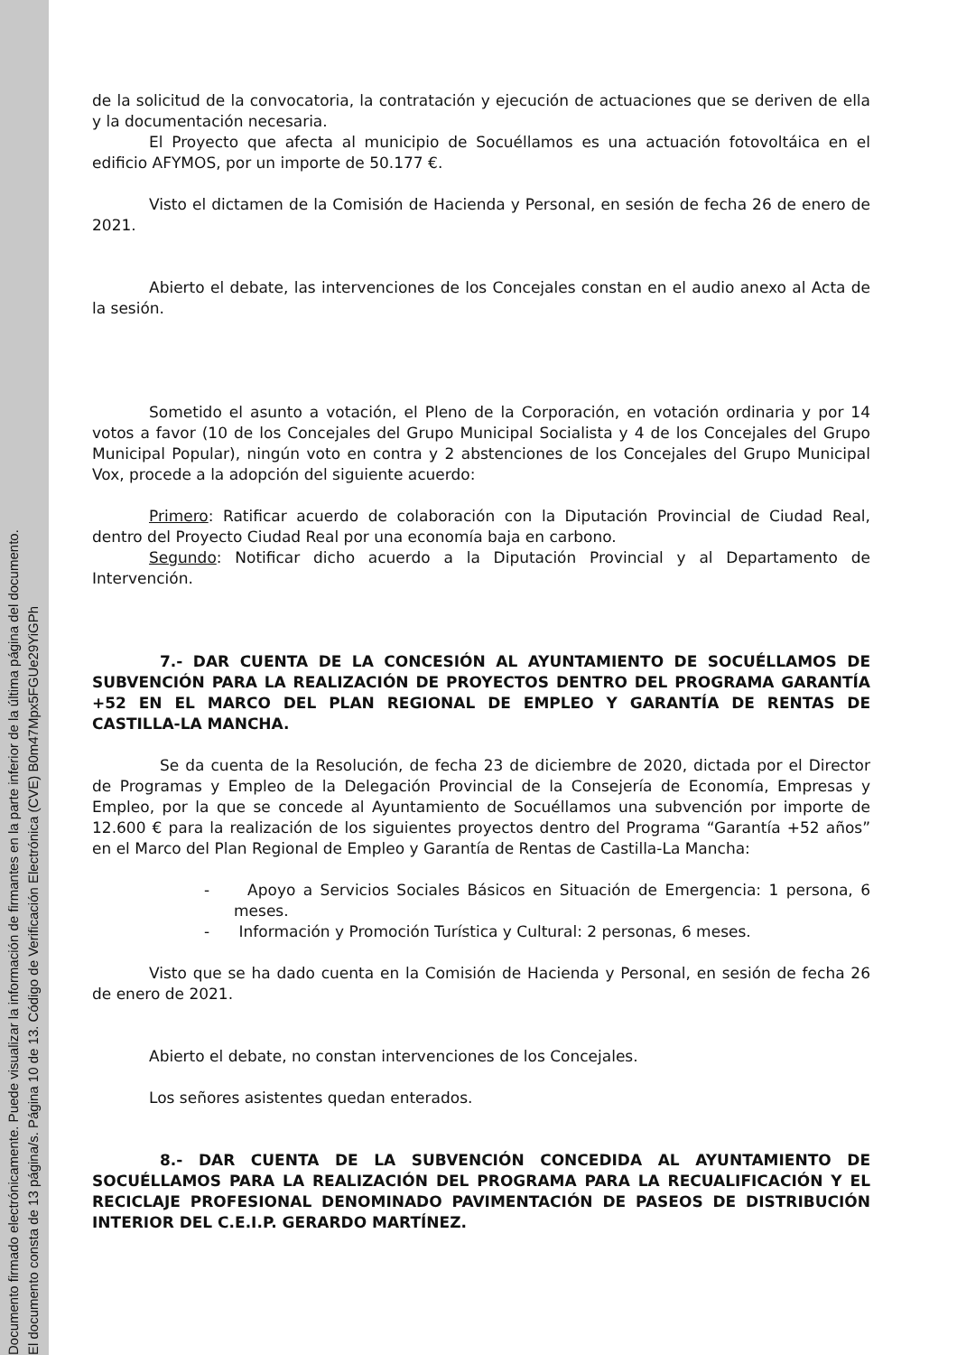Documento firmado electrónicamente. Puede visualizar la información de firmantes en la parte inferior de la última página del documento.
El documento consta de 13 página/s. Página 10 de 13. Código de Verificación Electrónica (CVE) B0m47Mpx5FGUe29YiGPh
de la solicitud de la convocatoria, la contratación y ejecución de actuaciones que se deriven de ella y la documentación necesaria.
El Proyecto que afecta al municipio de Socuéllamos es una actuación fotovoltáica en el edificio AFYMOS, por un importe de 50.177 €.
Visto el dictamen de la Comisión de Hacienda y Personal, en sesión de fecha 26 de enero de 2021.
Abierto el debate, las intervenciones de los Concejales constan en el audio anexo al Acta de la sesión.
Sometido el asunto a votación, el Pleno de la Corporación, en votación ordinaria y por 14 votos a favor (10 de los Concejales del Grupo Municipal Socialista y 4 de los Concejales del Grupo Municipal Popular), ningún voto en contra y 2 abstenciones de los Concejales del Grupo Municipal Vox, procede a la adopción del siguiente acuerdo:
Primero: Ratificar acuerdo de colaboración con la Diputación Provincial de Ciudad Real, dentro del Proyecto Ciudad Real por una economía baja en carbono.
Segundo: Notificar dicho acuerdo a la Diputación Provincial y al Departamento de Intervención.
7.- DAR CUENTA DE LA CONCESIÓN AL AYUNTAMIENTO DE SOCUÉLLAMOS DE SUBVENCIÓN PARA LA REALIZACIÓN DE PROYECTOS DENTRO DEL PROGRAMA GARANTÍA +52 EN EL MARCO DEL PLAN REGIONAL DE EMPLEO Y GARANTÍA DE RENTAS DE CASTILLA-LA MANCHA.
Se da cuenta de la Resolución, de fecha 23 de diciembre de 2020, dictada por el Director de Programas y Empleo de la Delegación Provincial de la Consejería de Economía, Empresas y Empleo, por la que se concede al Ayuntamiento de Socuéllamos una subvención por importe de 12.600 € para la realización de los siguientes proyectos dentro del Programa “Garantía +52 años” en el Marco del Plan Regional de Empleo y Garantía de Rentas de Castilla-La Mancha:
- Apoyo a Servicios Sociales Básicos en Situación de Emergencia: 1 persona, 6 meses.
- Información y Promoción Turística y Cultural: 2 personas, 6 meses.
Visto que se ha dado cuenta en la Comisión de Hacienda y Personal, en sesión de fecha 26 de enero de 2021.
Abierto el debate, no constan intervenciones de los Concejales.
Los señores asistentes quedan enterados.
8.- DAR CUENTA DE LA SUBVENCIÓN CONCEDIDA AL AYUNTAMIENTO DE SOCUÉLLAMOS PARA LA REALIZACIÓN DEL PROGRAMA PARA LA RECUALIFICACIÓN Y EL RECICLAJE PROFESIONAL DENOMINADO PAVIMENTACIÓN DE PASEOS DE DISTRIBUCIÓN INTERIOR DEL C.E.I.P. GERARDO MARTÍNEZ.